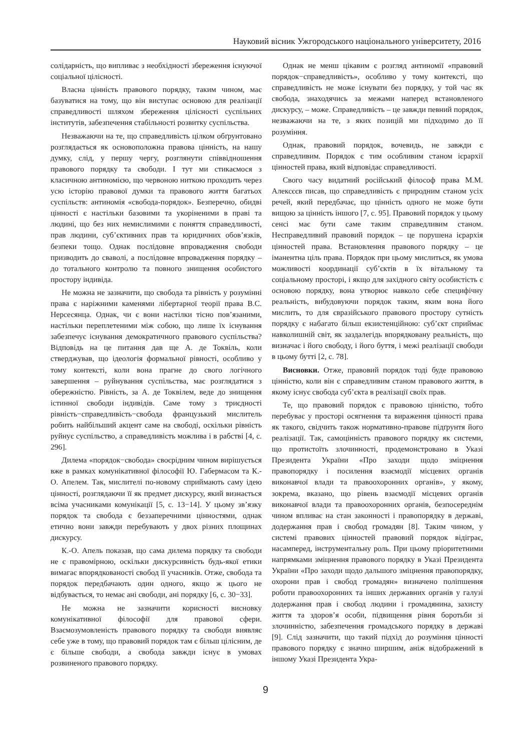Науковий вісник Ужгородського національного університету, 2016
солідарність, що випливає з необхідності збереження існуючої соціальної цілісності.
Власна цінність правового порядку, таким чином, має базуватися на тому, що він виступає основою для реалізації справедливості шляхом збереження цілісності суспільних інститутів, забезпечення стабільності розвитку суспільства.
Незважаючи на те, що справедливість цілком обґрунтовано розглядається як основоположна правова цінність, на нашу думку, слід, у першу чергу, розглянути співвідношення правового порядку та свободи. І тут ми стикаємося з класичною антиномією, що червоною ниткою проходить через усю історію правової думки та правового життя багатьох суспільств: антиномія «свобода-порядок». Безперечно, обидві цінності є настільки базовими та укоріненими в праві та людині, що без них немислимими є поняття справедливості, прав людини, суб’єктивних прав та юридичних обов’язків, безпеки тощо. Однак послідовне впровадження свободи призводить до сваволі, а послідовне впровадження порядку – до тотального контролю та повного знищення особистого простору індивіда.
Не можна не зазначити, що свобода та рівність у розумінні права є наріжними каменями лібертарної теорії права В.С. Нерсесянца. Однак, чи є вони настілки тісно пов’язаними, настільки переплетеними між собою, що лише їх існування забезпечує існування демократичного правового суспільства? Відповідь на це питання дав ще А. де Токвіль, коли стверджував, що ідеологія формальної рівності, особливо у тому контексті, коли вона прагне до свого логічного завершення – руйнування суспільства, має розглядатися з обережністю. Рівність, за А. де Токвілем, веде до знищення істинної свободи індивідів. Саме тому з триєдності рівність−справедливість−свобода французький мислитель робить найбільший акцент саме на свободі, оскільки рівність руйнує суспільство, а справедливість можлива і в рабстві [4, с. 296].
Дилема «порядок−свобода» своєрідним чином вирішується вже в рамках комунікативної філософії Ю. Габермасом та К.-О. Апелем. Так, мислителі по-новому сприймають саму ідею цінності, розглядаючи її як предмет дискурсу, який визнається всіма учасниками комунікації [5, с. 13−14]. У цьому зв’язку порядок та свобода є беззаперечними цінностями, однак етично вони завжди перебувають у двох різних площинах дискурсу.
К.-О. Апель показав, що сама дилема порядку та свободи не є правомірною, оскільки дискурсивність будь-якої етики вимагає впорядкованості свобод її учасників. Отже, свобода та порядок передбачають один одного, якщо ж цього не відбувається, то немає ані свободи, ані порядку [6, с. 30−33].
Не можна не зазначити корисності висновку комунікативної філософії для правової сфери. Взаємозумовленість правового порядку та свободи виявляє себе уже в тому, що правовий порядок там є більш цілісним, де є більше свободи, а свобода завжди існує в умовах розвиненого правового порядку.
Однак не менш цікавим є розгляд антиномії «правовий порядок−справедливість», особливо у тому контексті, що справедливість не може існувати без порядку, у той час як свобода, знаходячись за межами наперед встановленого дискурсу, – може. Справедливість – це завжди певний порядок, незважаючи на те, з яких позицій ми підходимо до її розуміння.
Однак, правовий порядок, вочевидь, не завжди є справедливим. Порядок є тим особливим станом ієрархії цінностей права, який відповідає справедливості.
Свого часу видатний російський філософ права М.М. Алексєєв писав, що справедливість є природним станом усіх речей, який передбачає, що цінність одного не може бути вищою за цінність іншого [7, с. 95]. Правовий порядок у цьому сенсі має бути саме таким справедливим станом. Несправедливий правовий порядок – це порушена ієрархія цінностей права. Встановлення правового порядку – це іманентна ціль права. Порядок при цьому мислиться, як умова можливості координації суб’єктів в їх вітальному та соціальному просторі, і якщо для західного світу особистість є основою порядку, вона утворює навколо себе специфічну реальність, вибудовуючи порядок таким, яким вона його мислить, то для євразійського правового простору сутність порядку є набагато більш екзистенційною: суб’єкт сприймає навколишній світ, як заздалегідь впорядковану реальність, що визначає і його свободу, і його буття, і межі реалізації свободи в цьому бутті [2, с. 78].
Висновки. Отже, правовий порядок тоді буде правовою цінністю, коли він є справедливим станом правового життя, в якому існує свобода суб’єкта в реалізації своїх прав.
Те, що правовий порядок є правовою цінністю, тобто перебуває у просторі осягнення та вираження цінності права як такого, свідчить також нормативно-правове підґрунтя його реалізації. Так, самоцінність правового порядку як системи, що протистоїть злочинності, продемонстровано в Указі Президента України «Про заходи щодо зміцнення правопорядку і посилення взаємодії місцевих органів виконавчої влади та правоохоронних органів», у якому, зокрема, вказано, що рівень взаємодії місцевих органів виконавчої влади та правоохоронних органів, безпосереднім чином впливає на стан законності і правопорядку в державі, додержання прав і свобод громадян [8]. Таким чином, у системі правових цінностей правовий порядок відіграє, насамперед, інструментальну роль. При цьому пріоритетними напрямками зміцнення правового порядку в Указі Президента України «Про заходи щодо дальшого зміцнення правопорядку, охорони прав і свобод громадян» визначено поліпшення роботи правоохоронних та інших державних органів у галузі додержання прав і свобод людини і громадянина, захисту життя та здоров’я особи, підвищення рівня боротьби зі злочинністю, забезпечення громадського порядку в державі [9]. Слід зазначити, що такий підхід до розуміння цінності правового порядку є значно ширшим, аніж відображений в іншому Указі Президента Укра-
9